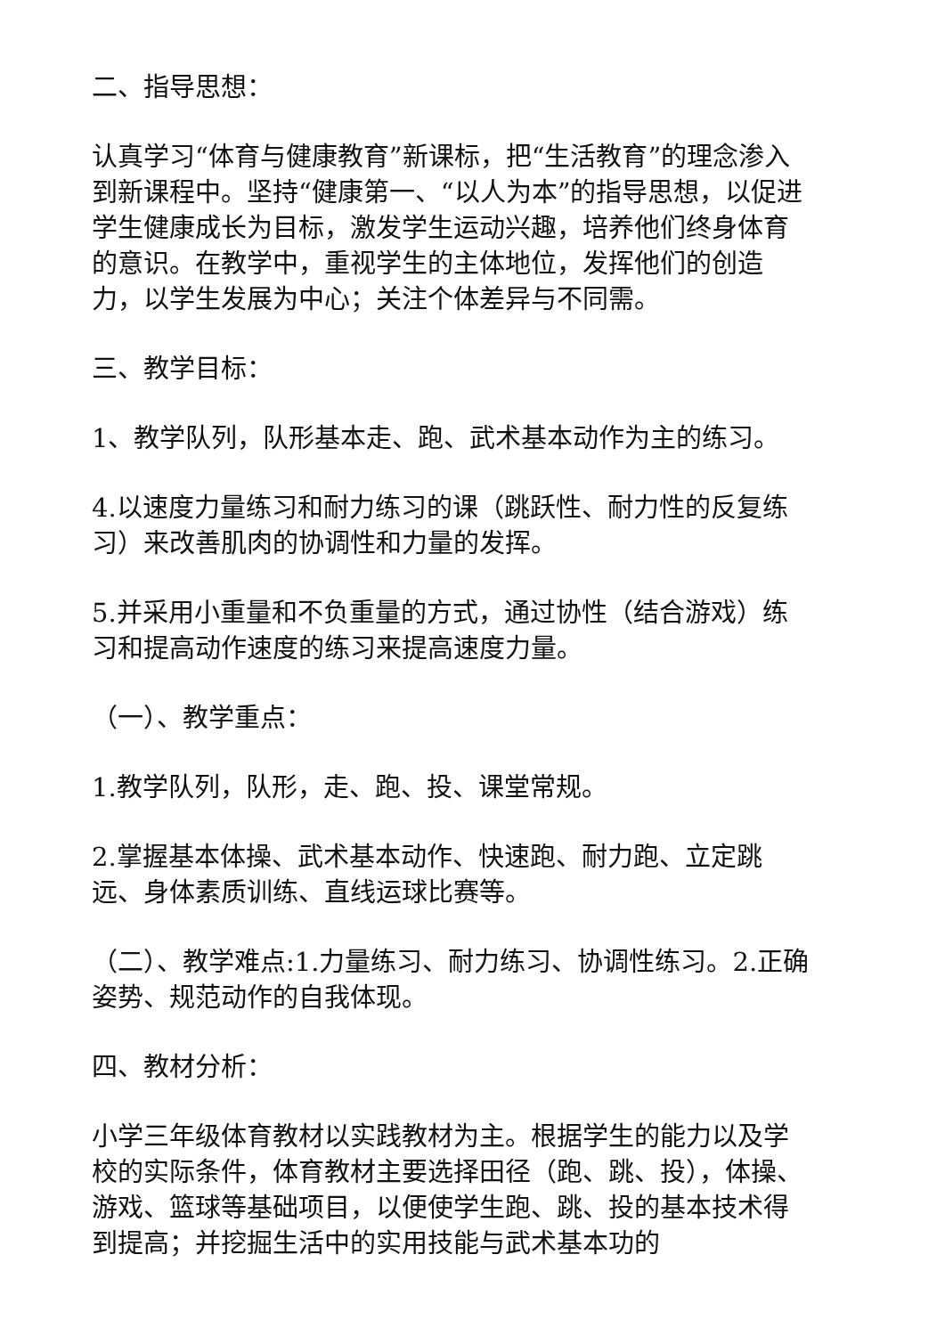二、指导思想：
认真学习“体育与健康教育”新课标，把“生活教育”的理念渗入到新课程中。坚持“健康第一、“以人为本”的指导思想，以促进学生健康成长为目标，激发学生运动兴趣，培养他们终身体育的意识。在教学中，重视学生的主体地位，发挥他们的创造力，以学生发展为中心；关注个体差异与不同需。
三、教学目标：
1、教学队列，队形基本走、跑、武术基本动作为主的练习。
4.以速度力量练习和耐力练习的课（跳跃性、耐力性的反复练习）来改善肌肉的协调性和力量的发挥。
5.并采用小重量和不负重量的方式，通过协性（结合游戏）练习和提高动作速度的练习来提高速度力量。
（一）、教学重点：
1.教学队列，队形，走、跑、投、课堂常规。
2.掌握基本体操、武术基本动作、快速跑、耐力跑、立定跳远、身体素质训练、直线运球比赛等。
（二）、教学难点:1.力量练习、耐力练习、协调性练习。2.正确姿势、规范动作的自我体现。
四、教材分析：
小学三年级体育教材以实践教材为主。根据学生的能力以及学校的实际条件，体育教材主要选择田径（跑、跳、投），体操、游戏、篮球等基础项目，以便使学生跑、跳、投的基本技术得到提高；并挖掘生活中的实用技能与武术基本功的